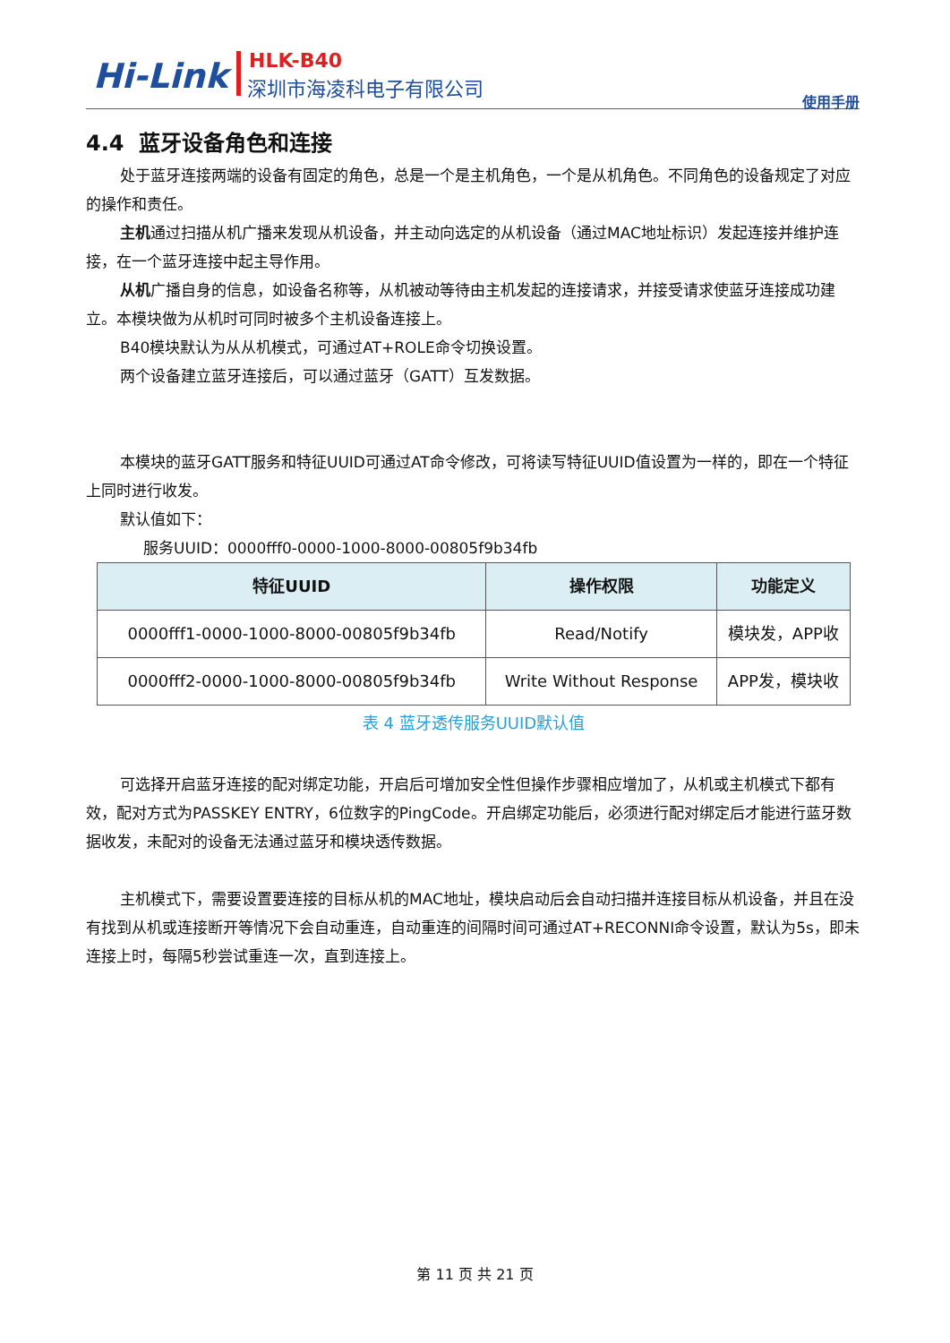Hi-Link HLK-B40
深圳市海凌科电子有限公司
使用手册
4.4 蓝牙设备角色和连接
处于蓝牙连接两端的设备有固定的角色，总是一个是主机角色，一个是从机角色。不同角色的设备规定了对应的操作和责任。
主机通过扫描从机广播来发现从机设备，并主动向选定的从机设备（通过MAC地址标识）发起连接并维护连接，在一个蓝牙连接中起主导作用。
从机广播自身的信息，如设备名称等，从机被动等待由主机发起的连接请求，并接受请求使蓝牙连接成功建立。本模块做为从机时可同时被多个主机设备连接上。
B40模块默认为从从机模式，可通过AT+ROLE命令切换设置。
两个设备建立蓝牙连接后，可以通过蓝牙（GATT）互发数据。
本模块的蓝牙GATT服务和特征UUID可通过AT命令修改，可将读写特征UUID值设置为一样的，即在一个特征上同时进行收发。
默认值如下：
服务UUID：0000fff0-0000-1000-8000-00805f9b34fb
| 特征UUID | 操作权限 | 功能定义 |
| --- | --- | --- |
| 0000fff1-0000-1000-8000-00805f9b34fb | Read/Notify | 模块发，APP收 |
| 0000fff2-0000-1000-8000-00805f9b34fb | Write Without Response | APP发，模块收 |
表 4 蓝牙透传服务UUID默认值
可选择开启蓝牙连接的配对绑定功能，开启后可增加安全性但操作步骤相应增加了，从机或主机模式下都有效，配对方式为PASSKEY ENTRY，6位数字的PingCode。开启绑定功能后，必须进行配对绑定后才能进行蓝牙数据收发，未配对的设备无法通过蓝牙和模块透传数据。
主机模式下，需要设置要连接的目标从机的MAC地址，模块启动后会自动扫描并连接目标从机设备，并且在没有找到从机或连接断开等情况下会自动重连，自动重连的间隔时间可通过AT+RECONNI命令设置，默认为5s，即未连接上时，每隔5秒尝试重连一次，直到连接上。
第 11 页 共 21 页